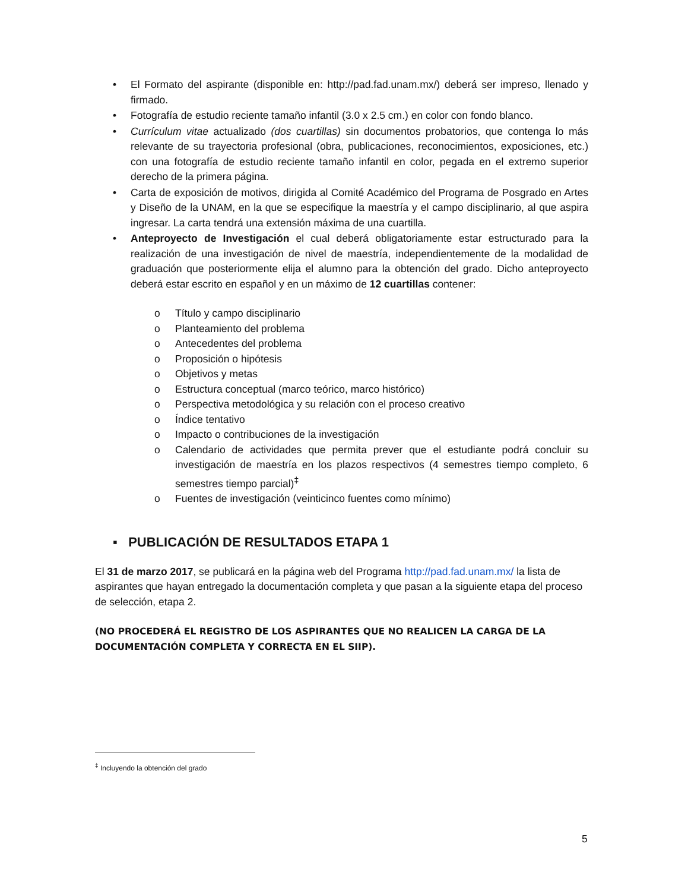• El Formato del aspirante (disponible en: http://pad.fad.unam.mx/) deberá ser impreso, llenado y firmado.
• Fotografía de estudio reciente tamaño infantil (3.0 x 2.5 cm.) en color con fondo blanco.
• Currículum vitae actualizado (dos cuartillas) sin documentos probatorios, que contenga lo más relevante de su trayectoria profesional (obra, publicaciones, reconocimientos, exposiciones, etc.) con una fotografía de estudio reciente tamaño infantil en color, pegada en el extremo superior derecho de la primera página.
• Carta de exposición de motivos, dirigida al Comité Académico del Programa de Posgrado en Artes y Diseño de la UNAM, en la que se especifique la maestría y el campo disciplinario, al que aspira ingresar. La carta tendrá una extensión máxima de una cuartilla.
• Anteproyecto de Investigación el cual deberá obligatoriamente estar estructurado para la realización de una investigación de nivel de maestría, independientemente de la modalidad de graduación que posteriormente elija el alumno para la obtención del grado. Dicho anteproyecto deberá estar escrito en español y en un máximo de 12 cuartillas contener:
o Título y campo disciplinario
o Planteamiento del problema
o Antecedentes del problema
o Proposición o hipótesis
o Objetivos y metas
o Estructura conceptual (marco teórico, marco histórico)
o Perspectiva metodológica y su relación con el proceso creativo
o Índice tentativo
o Impacto o contribuciones de la investigación
o Calendario de actividades que permita prever que el estudiante podrá concluir su investigación de maestría en los plazos respectivos (4 semestres tiempo completo, 6 semestres tiempo parcial)<sup>‡</sup>
o Fuentes de investigación (veinticinco fuentes como mínimo)
▪ PUBLICACIÓN DE RESULTADOS ETAPA 1
El 31 de marzo 2017, se publicará en la página web del Programa http://pad.fad.unam.mx/ la lista de aspirantes que hayan entregado la documentación completa y que pasan a la siguiente etapa del proceso de selección, etapa 2.
(NO PROCEDERÁ EL REGISTRO DE LOS ASPIRANTES QUE NO REALICEN LA CARGA DE LA DOCUMENTACIÓN COMPLETA Y CORRECTA EN EL SIIP).
<sup>‡</sup> Incluyendo la obtención del grado
5